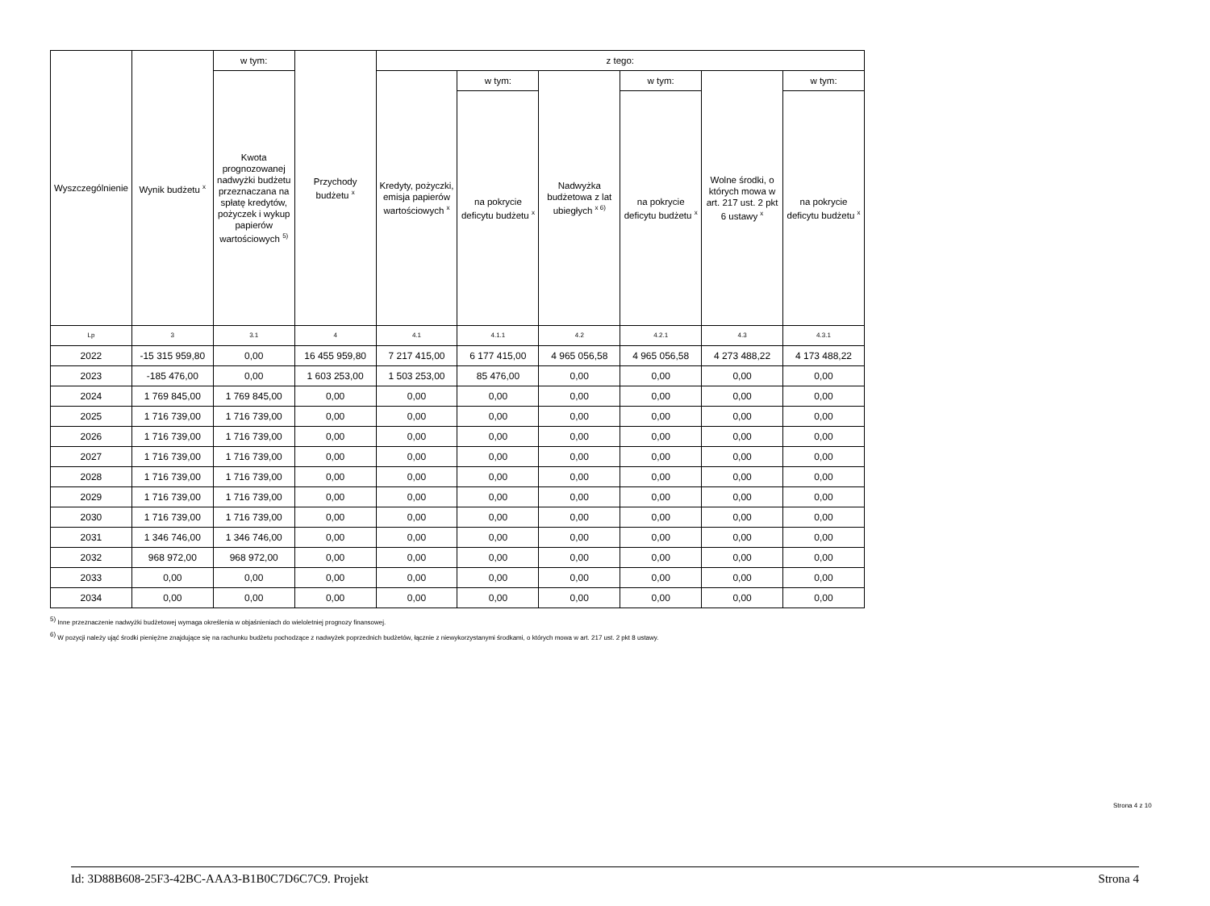| Wyszczególnienie | Wynik budżetu <sup>x</sup> | w tym: | Przychody budżetu <sup>x</sup> | z tego: | | | | | |
| --- | --- | --- | --- | --- | --- | --- | --- | --- | --- |
| | | Kwota prognozowanej nadwyżki budżetu przeznaczana na spłatę kredytów, pożyczek i wykup papierów wartościowych <sup>5)</sup> | | Kredyty, pożyczki, emisja papierów wartościowych <sup>x</sup> | w tym: | Nadwyżka budżetowa z lat ubiegłych <sup>x 6)</sup> | w tym: | Wolne środki, o których mowa w art. 217 ust. 2 pkt 6 ustawy <sup>x</sup> | w tym: |
| | | | | | na pokrycie deficytu budżetu <sup>x</sup> | | na pokrycie deficytu budżetu <sup>x</sup> | | na pokrycie deficytu budżetu <sup>x</sup> |
| Lp | 3 | 3.1 | 4 | 4.1 | 4.1.1 | 4.2 | 4.2.1 | 4.3 | 4.3.1 |
| 2022 | -15 315 959,80 | 0,00 | 16 455 959,80 | 7 217 415,00 | 6 177 415,00 | 4 965 056,58 | 4 965 056,58 | 4 273 488,22 | 4 173 488,22 |
| 2023 | -185 476,00 | 0,00 | 1 603 253,00 | 1 503 253,00 | 85 476,00 | 0,00 | 0,00 | 0,00 | 0,00 |
| 2024 | 1 769 845,00 | 1 769 845,00 | 0,00 | 0,00 | 0,00 | 0,00 | 0,00 | 0,00 | 0,00 |
| 2025 | 1 716 739,00 | 1 716 739,00 | 0,00 | 0,00 | 0,00 | 0,00 | 0,00 | 0,00 | 0,00 |
| 2026 | 1 716 739,00 | 1 716 739,00 | 0,00 | 0,00 | 0,00 | 0,00 | 0,00 | 0,00 | 0,00 |
| 2027 | 1 716 739,00 | 1 716 739,00 | 0,00 | 0,00 | 0,00 | 0,00 | 0,00 | 0,00 | 0,00 |
| 2028 | 1 716 739,00 | 1 716 739,00 | 0,00 | 0,00 | 0,00 | 0,00 | 0,00 | 0,00 | 0,00 |
| 2029 | 1 716 739,00 | 1 716 739,00 | 0,00 | 0,00 | 0,00 | 0,00 | 0,00 | 0,00 | 0,00 |
| 2030 | 1 716 739,00 | 1 716 739,00 | 0,00 | 0,00 | 0,00 | 0,00 | 0,00 | 0,00 | 0,00 |
| 2031 | 1 346 746,00 | 1 346 746,00 | 0,00 | 0,00 | 0,00 | 0,00 | 0,00 | 0,00 | 0,00 |
| 2032 | 968 972,00 | 968 972,00 | 0,00 | 0,00 | 0,00 | 0,00 | 0,00 | 0,00 | 0,00 |
| 2033 | 0,00 | 0,00 | 0,00 | 0,00 | 0,00 | 0,00 | 0,00 | 0,00 | 0,00 |
| 2034 | 0,00 | 0,00 | 0,00 | 0,00 | 0,00 | 0,00 | 0,00 | 0,00 | 0,00 |
<sup>5)</sup> Inne przeznaczenie nadwyżki budżetowej wymaga określenia w objaśnieniach do wieloletniej prognozy finansowej.
<sup>6)</sup> W pozycji należy ująć środki pieniężne znajdujące się na rachunku budżetu pochodzące z nadwyżek poprzednich budżetów, łącznie z niewykorzystanymi środkami, o których mowa w art. 217 ust. 2 pkt 8 ustawy.
Strona 4 z 10
Id: 3D88B608-25F3-42BC-AAA3-B1B0C7D6C7C9. Projekt Strona 4